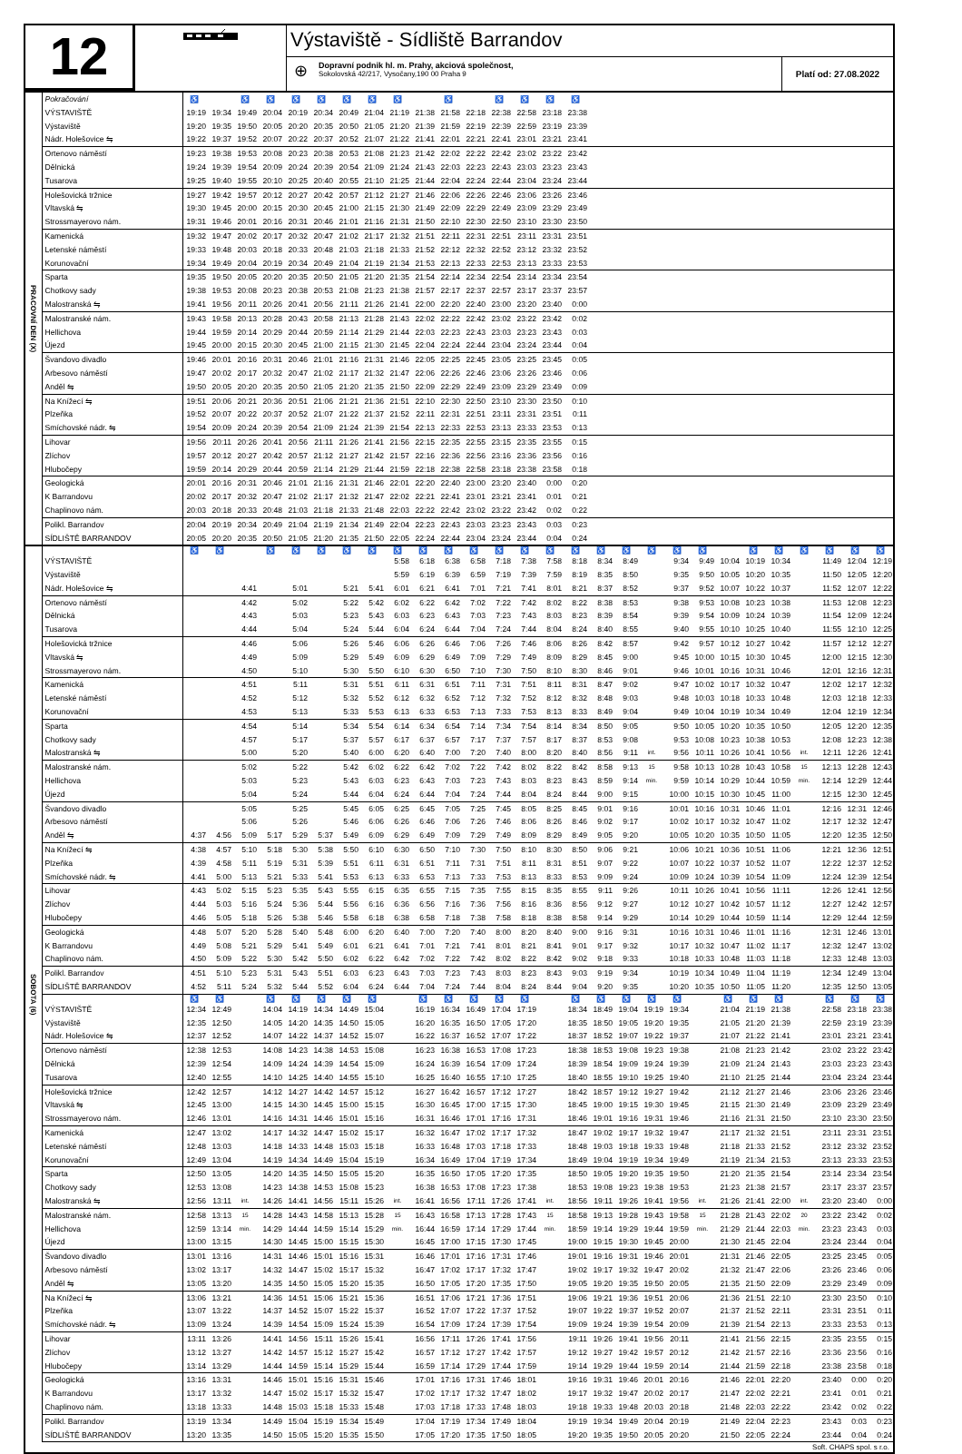12
Výstaviště - Sídliště Barrandov
⊕
Dopravní podnik hl. m. Prahy, akciová společnost,
Sokolovská 42/217, Vysočany,190 00 Praha 9
Platí od: 27.08.2022
| PRACOVNÍ DEN (X) | Pokračování | ♿ | | ♿ | ♿ | ♿ | ♿ | ♿ | ♿ | ♿ | | ♿ | | ♿ | ♿ | ♿ | ♿ | |
| | VÝSTAVIŠTĚ | 19:19 | 19:34 | 19:49 | 20:04 | 20:19 | 20:34 | 20:49 | 21:04 | 21:19 | 21:38 | 21:58 | 22:18 | 22:38 | 22:58 | 23:18 | 23:38 | |
| | Výstaviště | 19:20 | 19:35 | 19:50 | 20:05 | 20:20 | 20:35 | 20:50 | 21:05 | 21:20 | 21:39 | 21:59 | 22:19 | 22:39 | 22:59 | 23:19 | 23:39 | |
| | Nádr. Holešovice ⇋ | 19:22 | 19:37 | 19:52 | 20:07 | 20:22 | 20:37 | 20:52 | 21:07 | 21:22 | 21:41 | 22:01 | 22:21 | 22:41 | 23:01 | 23:21 | 23:41 | |
| | Ortenovo náměstí | 19:23 | 19:38 | 19:53 | 20:08 | 20:23 | 20:38 | 20:53 | 21:08 | 21:23 | 21:42 | 22:02 | 22:22 | 22:42 | 23:02 | 23:22 | 23:42 | |
| | Dělnická | 19:24 | 19:39 | 19:54 | 20:09 | 20:24 | 20:39 | 20:54 | 21:09 | 21:24 | 21:43 | 22:03 | 22:23 | 22:43 | 23:03 | 23:23 | 23:43 | |
| | Tusarova | 19:25 | 19:40 | 19:55 | 20:10 | 20:25 | 20:40 | 20:55 | 21:10 | 21:25 | 21:44 | 22:04 | 22:24 | 22:44 | 23:04 | 23:24 | 23:44 | |
| | Holešovická tržnice | 19:27 | 19:42 | 19:57 | 20:12 | 20:27 | 20:42 | 20:57 | 21:12 | 21:27 | 21:46 | 22:06 | 22:26 | 22:46 | 23:06 | 23:26 | 23:46 | |
| | Vltavská ⇋ | 19:30 | 19:45 | 20:00 | 20:15 | 20:30 | 20:45 | 21:00 | 21:15 | 21:30 | 21:49 | 22:09 | 22:29 | 22:49 | 23:09 | 23:29 | 23:49 | |
| | Strossmayerovo nám. | 19:31 | 19:46 | 20:01 | 20:16 | 20:31 | 20:46 | 21:01 | 21:16 | 21:31 | 21:50 | 22:10 | 22:30 | 22:50 | 23:10 | 23:30 | 23:50 | |
| | Kamenická | 19:32 | 19:47 | 20:02 | 20:17 | 20:32 | 20:47 | 21:02 | 21:17 | 21:32 | 21:51 | 22:11 | 22:31 | 22:51 | 23:11 | 23:31 | 23:51 | |
| | Letenské náměstí | 19:33 | 19:48 | 20:03 | 20:18 | 20:33 | 20:48 | 21:03 | 21:18 | 21:33 | 21:52 | 22:12 | 22:32 | 22:52 | 23:12 | 23:32 | 23:52 | |
| | Korunovační | 19:34 | 19:49 | 20:04 | 20:19 | 20:34 | 20:49 | 21:04 | 21:19 | 21:34 | 21:53 | 22:13 | 22:33 | 22:53 | 23:13 | 23:33 | 23:53 | |
| | Sparta | 19:35 | 19:50 | 20:05 | 20:20 | 20:35 | 20:50 | 21:05 | 21:20 | 21:35 | 21:54 | 22:14 | 22:34 | 22:54 | 23:14 | 23:34 | 23:54 | |
| | Chotkovy sady | 19:38 | 19:53 | 20:08 | 20:23 | 20:38 | 20:53 | 21:08 | 21:23 | 21:38 | 21:57 | 22:17 | 22:37 | 22:57 | 23:17 | 23:37 | 23:57 | |
| | Malostranská ⇋ | 19:41 | 19:56 | 20:11 | 20:26 | 20:41 | 20:56 | 21:11 | 21:26 | 21:41 | 22:00 | 22:20 | 22:40 | 23:00 | 23:20 | 23:40 | 0:00 | |
| | Malostranské nám. | 19:43 | 19:58 | 20:13 | 20:28 | 20:43 | 20:58 | 21:13 | 21:28 | 21:43 | 22:02 | 22:22 | 22:42 | 23:02 | 23:22 | 23:42 | 0:02 | |
| | Hellichova | 19:44 | 19:59 | 20:14 | 20:29 | 20:44 | 20:59 | 21:14 | 21:29 | 21:44 | 22:03 | 22:23 | 22:43 | 23:03 | 23:23 | 23:43 | 0:03 | |
| | Újezd | 19:45 | 20:00 | 20:15 | 20:30 | 20:45 | 21:00 | 21:15 | 21:30 | 21:45 | 22:04 | 22:24 | 22:44 | 23:04 | 23:24 | 23:44 | 0:04 | |
| | Švandovo divadlo | 19:46 | 20:01 | 20:16 | 20:31 | 20:46 | 21:01 | 21:16 | 21:31 | 21:46 | 22:05 | 22:25 | 22:45 | 23:05 | 23:25 | 23:45 | 0:05 | |
| | Arbesovo náměstí | 19:47 | 20:02 | 20:17 | 20:32 | 20:47 | 21:02 | 21:17 | 21:32 | 21:47 | 22:06 | 22:26 | 22:46 | 23:06 | 23:26 | 23:46 | 0:06 | |
| | Anděl ⇋ | 19:50 | 20:05 | 20:20 | 20:35 | 20:50 | 21:05 | 21:20 | 21:35 | 21:50 | 22:09 | 22:29 | 22:49 | 23:09 | 23:29 | 23:49 | 0:09 | |
| | Na Knížecí ⇋ | 19:51 | 20:06 | 20:21 | 20:36 | 20:51 | 21:06 | 21:21 | 21:36 | 21:51 | 22:10 | 22:30 | 22:50 | 23:10 | 23:30 | 23:50 | 0:10 | |
| | Plzeňka | 19:52 | 20:07 | 20:22 | 20:37 | 20:52 | 21:07 | 21:22 | 21:37 | 21:52 | 22:11 | 22:31 | 22:51 | 23:11 | 23:31 | 23:51 | 0:11 | |
| | Smíchovské nádr. ⇋ | 19:54 | 20:09 | 20:24 | 20:39 | 20:54 | 21:09 | 21:24 | 21:39 | 21:54 | 22:13 | 22:33 | 22:53 | 23:13 | 23:33 | 23:53 | 0:13 | |
| | Lihovar | 19:56 | 20:11 | 20:26 | 20:41 | 20:56 | 21:11 | 21:26 | 21:41 | 21:56 | 22:15 | 22:35 | 22:55 | 23:15 | 23:35 | 23:55 | 0:15 | |
| | Zlíchov | 19:57 | 20:12 | 20:27 | 20:42 | 20:57 | 21:12 | 21:27 | 21:42 | 21:57 | 22:16 | 22:36 | 22:56 | 23:16 | 23:36 | 23:56 | 0:16 | |
| | Hlubočepy | 19:59 | 20:14 | 20:29 | 20:44 | 20:59 | 21:14 | 21:29 | 21:44 | 21:59 | 22:18 | 22:38 | 22:58 | 23:18 | 23:38 | 23:58 | 0:18 | |
| | Geologická | 20:01 | 20:16 | 20:31 | 20:46 | 21:01 | 21:16 | 21:31 | 21:46 | 22:01 | 22:20 | 22:40 | 23:00 | 23:20 | 23:40 | 0:00 | 0:20 | |
| | K Barrandovu | 20:02 | 20:17 | 20:32 | 20:47 | 21:02 | 21:17 | 21:32 | 21:47 | 22:02 | 22:21 | 22:41 | 23:01 | 23:21 | 23:41 | 0:01 | 0:21 | |
| | Chaplinovo nám. | 20:03 | 20:18 | 20:33 | 20:48 | 21:03 | 21:18 | 21:33 | 21:48 | 22:03 | 22:22 | 22:42 | 23:02 | 23:22 | 23:42 | 0:02 | 0:22 | |
| | Polikl. Barrandov | 20:04 | 20:19 | 20:34 | 20:49 | 21:04 | 21:19 | 21:34 | 21:49 | 22:04 | 22:23 | 22:43 | 23:03 | 23:23 | 23:43 | 0:03 | 0:23 | |
| | SÍDLIŠTĚ BARRANDOV | 20:05 | 20:20 | 20:35 | 20:50 | 21:05 | 21:20 | 21:35 | 21:50 | 22:05 | 22:24 | 22:44 | 23:04 | 23:24 | 23:44 | 0:04 | 0:24 | |
| SOBOTA (6) | | ♿ | ♿ | | ♿ | ♿ | ♿ | ♿ | ♿ | ♿ | ♿ | ♿ | ♿ | ♿ | ♿ | ♿ | ♿ | ♿ | ♿ | ♿ | ♿ | ♿ | | ♿ | ♿ | ♿ | ♿ | ♿ | ♿ |
| | VÝSTAVIŠTĚ | | | | | | | | | 5:58 | 6:18 | 6:38 | 6:58 | 7:18 | 7:38 | 7:58 | 8:18 | 8:34 | 8:49 | | 9:34 | 9:49 | 10:04 | 10:19 | 10:34 | | 11:49 | 12:04 | 12:19 |
| | Výstaviště | | | | | | | | | 5:59 | 6:19 | 6:39 | 6:59 | 7:19 | 7:39 | 7:59 | 8:19 | 8:35 | 8:50 | | 9:35 | 9:50 | 10:05 | 10:20 | 10:35 | | 11:50 | 12:05 | 12:20 |
| | Nádr. Holešovice ⇋ | | | 4:41 | | 5:01 | | 5:21 | 5:41 | 6:01 | 6:21 | 6:41 | 7:01 | 7:21 | 7:41 | 8:01 | 8:21 | 8:37 | 8:52 | | 9:37 | 9:52 | 10:07 | 10:22 | 10:37 | | 11:52 | 12:07 | 12:22 |
| | Ortenovo náměstí | | | 4:42 | | 5:02 | | 5:22 | 5:42 | 6:02 | 6:22 | 6:42 | 7:02 | 7:22 | 7:42 | 8:02 | 8:22 | 8:38 | 8:53 | | 9:38 | 9:53 | 10:08 | 10:23 | 10:38 | | 11:53 | 12:08 | 12:23 |
| | Dělnická | | | 4:43 | | 5:03 | | 5:23 | 5:43 | 6:03 | 6:23 | 6:43 | 7:03 | 7:23 | 7:43 | 8:03 | 8:23 | 8:39 | 8:54 | | 9:39 | 9:54 | 10:09 | 10:24 | 10:39 | | 11:54 | 12:09 | 12:24 |
| | Tusarova | | | 4:44 | | 5:04 | | 5:24 | 5:44 | 6:04 | 6:24 | 6:44 | 7:04 | 7:24 | 7:44 | 8:04 | 8:24 | 8:40 | 8:55 | | 9:40 | 9:55 | 10:10 | 10:25 | 10:40 | | 11:55 | 12:10 | 12:25 |
| | Holešovická tržnice | | | 4:46 | | 5:06 | | 5:26 | 5:46 | 6:06 | 6:26 | 6:46 | 7:06 | 7:26 | 7:46 | 8:06 | 8:26 | 8:42 | 8:57 | | 9:42 | 9:57 | 10:12 | 10:27 | 10:42 | | 11:57 | 12:12 | 12:27 |
| | Vltavská ⇋ | | | 4:49 | | 5:09 | | 5:29 | 5:49 | 6:09 | 6:29 | 6:49 | 7:09 | 7:29 | 7:49 | 8:09 | 8:29 | 8:45 | 9:00 | | 9:45 | 10:00 | 10:15 | 10:30 | 10:45 | | 12:00 | 12:15 | 12:30 |
| | Strossmayerovo nám. | | | 4:50 | | 5:10 | | 5:30 | 5:50 | 6:10 | 6:30 | 6:50 | 7:10 | 7:30 | 7:50 | 8:10 | 8:30 | 8:46 | 9:01 | | 9:46 | 10:01 | 10:16 | 10:31 | 10:46 | | 12:01 | 12:16 | 12:31 |
| | Kamenická | | | 4:51 | | 5:11 | | 5:31 | 5:51 | 6:11 | 6:31 | 6:51 | 7:11 | 7:31 | 7:51 | 8:11 | 8:31 | 8:47 | 9:02 | | 9:47 | 10:02 | 10:17 | 10:32 | 10:47 | | 12:02 | 12:17 | 12:32 |
| | Letenské náměstí | | | 4:52 | | 5:12 | | 5:32 | 5:52 | 6:12 | 6:32 | 6:52 | 7:12 | 7:32 | 7:52 | 8:12 | 8:32 | 8:48 | 9:03 | | 9:48 | 10:03 | 10:18 | 10:33 | 10:48 | | 12:03 | 12:18 | 12:33 |
| | Korunovační | | | 4:53 | | 5:13 | | 5:33 | 5:53 | 6:13 | 6:33 | 6:53 | 7:13 | 7:33 | 7:53 | 8:13 | 8:33 | 8:49 | 9:04 | | 9:49 | 10:04 | 10:19 | 10:34 | 10:49 | | 12:04 | 12:19 | 12:34 |
| | Sparta | | | 4:54 | | 5:14 | | 5:34 | 5:54 | 6:14 | 6:34 | 6:54 | 7:14 | 7:34 | 7:54 | 8:14 | 8:34 | 8:50 | 9:05 | | 9:50 | 10:05 | 10:20 | 10:35 | 10:50 | | 12:05 | 12:20 | 12:35 |
| | Chotkovy sady | | | 4:57 | | 5:17 | | 5:37 | 5:57 | 6:17 | 6:37 | 6:57 | 7:17 | 7:37 | 7:57 | 8:17 | 8:37 | 8:53 | 9:08 | | 9:53 | 10:08 | 10:23 | 10:38 | 10:53 | | 12:08 | 12:23 | 12:38 |
| | Malostranská ⇋ | | | 5:00 | | 5:20 | | 5:40 | 6:00 | 6:20 | 6:40 | 7:00 | 7:20 | 7:40 | 8:00 | 8:20 | 8:40 | 8:56 | 9:11 | int. | 9:56 | 10:11 | 10:26 | 10:41 | 10:56 | int. | 12:11 | 12:26 | 12:41 |
| | Malostranské nám. | | | 5:02 | | 5:22 | | 5:42 | 6:02 | 6:22 | 6:42 | 7:02 | 7:22 | 7:42 | 8:02 | 8:22 | 8:42 | 8:58 | 9:13 | 15 | 9:58 | 10:13 | 10:28 | 10:43 | 10:58 | 15 | 12:13 | 12:28 | 12:43 |
| | Hellichova | | | 5:03 | | 5:23 | | 5:43 | 6:03 | 6:23 | 6:43 | 7:03 | 7:23 | 7:43 | 8:03 | 8:23 | 8:43 | 8:59 | 9:14 | min. | 9:59 | 10:14 | 10:29 | 10:44 | 10:59 | min. | 12:14 | 12:29 | 12:44 |
| | Újezd | | | 5:04 | | 5:24 | | 5:44 | 6:04 | 6:24 | 6:44 | 7:04 | 7:24 | 7:44 | 8:04 | 8:24 | 8:44 | 9:00 | 9:15 | | 10:00 | 10:15 | 10:30 | 10:45 | 11:00 | | 12:15 | 12:30 | 12:45 |
| | Švandovo divadlo | | | 5:05 | | 5:25 | | 5:45 | 6:05 | 6:25 | 6:45 | 7:05 | 7:25 | 7:45 | 8:05 | 8:25 | 8:45 | 9:01 | 9:16 | | 10:01 | 10:16 | 10:31 | 10:46 | 11:01 | | 12:16 | 12:31 | 12:46 |
| | Arbesovo náměstí | | | 5:06 | | 5:26 | | 5:46 | 6:06 | 6:26 | 6:46 | 7:06 | 7:26 | 7:46 | 8:06 | 8:26 | 8:46 | 9:02 | 9:17 | | 10:02 | 10:17 | 10:32 | 10:47 | 11:02 | | 12:17 | 12:32 | 12:47 |
| | Anděl ⇋ | 4:37 | 4:56 | 5:09 | 5:17 | 5:29 | 5:37 | 5:49 | 6:09 | 6:29 | 6:49 | 7:09 | 7:29 | 7:49 | 8:09 | 8:29 | 8:49 | 9:05 | 9:20 | | 10:05 | 10:20 | 10:35 | 10:50 | 11:05 | | 12:20 | 12:35 | 12:50 |
| | Na Knížecí ⇋ | 4:38 | 4:57 | 5:10 | 5:18 | 5:30 | 5:38 | 5:50 | 6:10 | 6:30 | 6:50 | 7:10 | 7:30 | 7:50 | 8:10 | 8:30 | 8:50 | 9:06 | 9:21 | | 10:06 | 10:21 | 10:36 | 10:51 | 11:06 | | 12:21 | 12:36 | 12:51 |
| | Plzeňka | 4:39 | 4:58 | 5:11 | 5:19 | 5:31 | 5:39 | 5:51 | 6:11 | 6:31 | 6:51 | 7:11 | 7:31 | 7:51 | 8:11 | 8:31 | 8:51 | 9:07 | 9:22 | | 10:07 | 10:22 | 10:37 | 10:52 | 11:07 | | 12:22 | 12:37 | 12:52 |
| | Smíchovské nádr. ⇋ | 4:41 | 5:00 | 5:13 | 5:21 | 5:33 | 5:41 | 5:53 | 6:13 | 6:33 | 6:53 | 7:13 | 7:33 | 7:53 | 8:13 | 8:33 | 8:53 | 9:09 | 9:24 | | 10:09 | 10:24 | 10:39 | 10:54 | 11:09 | | 12:24 | 12:39 | 12:54 |
| | Lihovar | 4:43 | 5:02 | 5:15 | 5:23 | 5:35 | 5:43 | 5:55 | 6:15 | 6:35 | 6:55 | 7:15 | 7:35 | 7:55 | 8:15 | 8:35 | 8:55 | 9:11 | 9:26 | | 10:11 | 10:26 | 10:41 | 10:56 | 11:11 | | 12:26 | 12:41 | 12:56 |
| | Zlíchov | 4:44 | 5:03 | 5:16 | 5:24 | 5:36 | 5:44 | 5:56 | 6:16 | 6:36 | 6:56 | 7:16 | 7:36 | 7:56 | 8:16 | 8:36 | 8:56 | 9:12 | 9:27 | | 10:12 | 10:27 | 10:42 | 10:57 | 11:12 | | 12:27 | 12:42 | 12:57 |
| | Hlubočepy | 4:46 | 5:05 | 5:18 | 5:26 | 5:38 | 5:46 | 5:58 | 6:18 | 6:38 | 6:58 | 7:18 | 7:38 | 7:58 | 8:18 | 8:38 | 8:58 | 9:14 | 9:29 | | 10:14 | 10:29 | 10:44 | 10:59 | 11:14 | | 12:29 | 12:44 | 12:59 |
| | Geologická | 4:48 | 5:07 | 5:20 | 5:28 | 5:40 | 5:48 | 6:00 | 6:20 | 6:40 | 7:00 | 7:20 | 7:40 | 8:00 | 8:20 | 8:40 | 9:00 | 9:16 | 9:31 | | 10:16 | 10:31 | 10:46 | 11:01 | 11:16 | | 12:31 | 12:46 | 13:01 |
| | K Barrandovu | 4:49 | 5:08 | 5:21 | 5:29 | 5:41 | 5:49 | 6:01 | 6:21 | 6:41 | 7:01 | 7:21 | 7:41 | 8:01 | 8:21 | 8:41 | 9:01 | 9:17 | 9:32 | | 10:17 | 10:32 | 10:47 | 11:02 | 11:17 | | 12:32 | 12:47 | 13:02 |
| | Chaplinovo nám. | 4:50 | 5:09 | 5:22 | 5:30 | 5:42 | 5:50 | 6:02 | 6:22 | 6:42 | 7:02 | 7:22 | 7:42 | 8:02 | 8:22 | 8:42 | 9:02 | 9:18 | 9:33 | | 10:18 | 10:33 | 10:48 | 11:03 | 11:18 | | 12:33 | 12:48 | 13:03 |
| | Polikl. Barrandov | 4:51 | 5:10 | 5:23 | 5:31 | 5:43 | 5:51 | 6:03 | 6:23 | 6:43 | 7:03 | 7:23 | 7:43 | 8:03 | 8:23 | 8:43 | 9:03 | 9:19 | 9:34 | | 10:19 | 10:34 | 10:49 | 11:04 | 11:19 | | 12:34 | 12:49 | 13:04 |
| | SÍDLIŠTĚ BARRANDOV | 4:52 | 5:11 | 5:24 | 5:32 | 5:44 | 5:52 | 6:04 | 6:24 | 6:44 | 7:04 | 7:24 | 7:44 | 8:04 | 8:24 | 8:44 | 9:04 | 9:20 | 9:35 | | 10:20 | 10:35 | 10:50 | 11:05 | 11:20 | | 12:35 | 12:50 | 13:05 |
| | | ♿ | ♿ | | ♿ | ♿ | ♿ | ♿ | ♿ | | ♿ | ♿ | ♿ | ♿ | ♿ | | ♿ | ♿ | ♿ | ♿ | ♿ | | ♿ | ♿ | ♿ | | ♿ | ♿ | ♿ |
| | VÝSTAVIŠTĚ | 12:34 | 12:49 | | 14:04 | 14:19 | 14:34 | 14:49 | 15:04 | | 16:19 | 16:34 | 16:49 | 17:04 | 17:19 | | 18:34 | 18:49 | 19:04 | 19:19 | 19:34 | | 21:04 | 21:19 | 21:38 | | 22:58 | 23:18 | 23:38 |
| | Výstaviště | 12:35 | 12:50 | | 14:05 | 14:20 | 14:35 | 14:50 | 15:05 | | 16:20 | 16:35 | 16:50 | 17:05 | 17:20 | | 18:35 | 18:50 | 19:05 | 19:20 | 19:35 | | 21:05 | 21:20 | 21:39 | | 22:59 | 23:19 | 23:39 |
| | Nádr. Holešovice ⇋ | 12:37 | 12:52 | | 14:07 | 14:22 | 14:37 | 14:52 | 15:07 | | 16:22 | 16:37 | 16:52 | 17:07 | 17:22 | | 18:37 | 18:52 | 19:07 | 19:22 | 19:37 | | 21:07 | 21:22 | 21:41 | | 23:01 | 23:21 | 23:41 |
| | Ortenovo náměstí | 12:38 | 12:53 | | 14:08 | 14:23 | 14:38 | 14:53 | 15:08 | | 16:23 | 16:38 | 16:53 | 17:08 | 17:23 | | 18:38 | 18:53 | 19:08 | 19:23 | 19:38 | | 21:08 | 21:23 | 21:42 | | 23:02 | 23:22 | 23:42 |
| | Dělnická | 12:39 | 12:54 | | 14:09 | 14:24 | 14:39 | 14:54 | 15:09 | | 16:24 | 16:39 | 16:54 | 17:09 | 17:24 | | 18:39 | 18:54 | 19:09 | 19:24 | 19:39 | | 21:09 | 21:24 | 21:43 | | 23:03 | 23:23 | 23:43 |
| | Tusarova | 12:40 | 12:55 | | 14:10 | 14:25 | 14:40 | 14:55 | 15:10 | | 16:25 | 16:40 | 16:55 | 17:10 | 17:25 | | 18:40 | 18:55 | 19:10 | 19:25 | 19:40 | | 21:10 | 21:25 | 21:44 | | 23:04 | 23:24 | 23:44 |
| | Holešovická tržnice | 12:42 | 12:57 | | 14:12 | 14:27 | 14:42 | 14:57 | 15:12 | | 16:27 | 16:42 | 16:57 | 17:12 | 17:27 | | 18:42 | 18:57 | 19:12 | 19:27 | 19:42 | | 21:12 | 21:27 | 21:46 | | 23:06 | 23:26 | 23:46 |
| | Vltavská ⇋ | 12:45 | 13:00 | | 14:15 | 14:30 | 14:45 | 15:00 | 15:15 | | 16:30 | 16:45 | 17:00 | 17:15 | 17:30 | | 18:45 | 19:00 | 19:15 | 19:30 | 19:45 | | 21:15 | 21:30 | 21:49 | | 23:09 | 23:29 | 23:49 |
| | Strossmayerovo nám. | 12:46 | 13:01 | | 14:16 | 14:31 | 14:46 | 15:01 | 15:16 | | 16:31 | 16:46 | 17:01 | 17:16 | 17:31 | | 18:46 | 19:01 | 19:16 | 19:31 | 19:46 | | 21:16 | 21:31 | 21:50 | | 23:10 | 23:30 | 23:50 |
| | Kamenická | 12:47 | 13:02 | | 14:17 | 14:32 | 14:47 | 15:02 | 15:17 | | 16:32 | 16:47 | 17:02 | 17:17 | 17:32 | | 18:47 | 19:02 | 19:17 | 19:32 | 19:47 | | 21:17 | 21:32 | 21:51 | | 23:11 | 23:31 | 23:51 |
| | Letenské náměstí | 12:48 | 13:03 | | 14:18 | 14:33 | 14:48 | 15:03 | 15:18 | | 16:33 | 16:48 | 17:03 | 17:18 | 17:33 | | 18:48 | 19:03 | 19:18 | 19:33 | 19:48 | | 21:18 | 21:33 | 21:52 | | 23:12 | 23:32 | 23:52 |
| | Korunovační | 12:49 | 13:04 | | 14:19 | 14:34 | 14:49 | 15:04 | 15:19 | | 16:34 | 16:49 | 17:04 | 17:19 | 17:34 | | 18:49 | 19:04 | 19:19 | 19:34 | 19:49 | | 21:19 | 21:34 | 21:53 | | 23:13 | 23:33 | 23:53 |
| | Sparta | 12:50 | 13:05 | | 14:20 | 14:35 | 14:50 | 15:05 | 15:20 | | 16:35 | 16:50 | 17:05 | 17:20 | 17:35 | | 18:50 | 19:05 | 19:20 | 19:35 | 19:50 | | 21:20 | 21:35 | 21:54 | | 23:14 | 23:34 | 23:54 |
| | Chotkovy sady | 12:53 | 13:08 | | 14:23 | 14:38 | 14:53 | 15:08 | 15:23 | | 16:38 | 16:53 | 17:08 | 17:23 | 17:38 | | 18:53 | 19:08 | 19:23 | 19:38 | 19:53 | | 21:23 | 21:38 | 21:57 | | 23:17 | 23:37 | 23:57 |
| | Malostranská ⇋ | 12:56 | 13:11 | int. | 14:26 | 14:41 | 14:56 | 15:11 | 15:26 | int. | 16:41 | 16:56 | 17:11 | 17:26 | 17:41 | int. | 18:56 | 19:11 | 19:26 | 19:41 | 19:56 | int. | 21:26 | 21:41 | 22:00 | int. | 23:20 | 23:40 | 0:00 |
| | Malostranské nám. | 12:58 | 13:13 | 15 | 14:28 | 14:43 | 14:58 | 15:13 | 15:28 | 15 | 16:43 | 16:58 | 17:13 | 17:28 | 17:43 | 15 | 18:58 | 19:13 | 19:28 | 19:43 | 19:58 | 15 | 21:28 | 21:43 | 22:02 | 20 | 23:22 | 23:42 | 0:02 |
| | Hellichova | 12:59 | 13:14 | min. | 14:29 | 14:44 | 14:59 | 15:14 | 15:29 | min. | 16:44 | 16:59 | 17:14 | 17:29 | 17:44 | min. | 18:59 | 19:14 | 19:29 | 19:44 | 19:59 | min. | 21:29 | 21:44 | 22:03 | min. | 23:23 | 23:43 | 0:03 |
| | Újezd | 13:00 | 13:15 | | 14:30 | 14:45 | 15:00 | 15:15 | 15:30 | | 16:45 | 17:00 | 17:15 | 17:30 | 17:45 | | 19:00 | 19:15 | 19:30 | 19:45 | 20:00 | | 21:30 | 21:45 | 22:04 | | 23:24 | 23:44 | 0:04 |
| | Švandovo divadlo | 13:01 | 13:16 | | 14:31 | 14:46 | 15:01 | 15:16 | 15:31 | | 16:46 | 17:01 | 17:16 | 17:31 | 17:46 | | 19:01 | 19:16 | 19:31 | 19:46 | 20:01 | | 21:31 | 21:46 | 22:05 | | 23:25 | 23:45 | 0:05 |
| | Arbesovo náměstí | 13:02 | 13:17 | | 14:32 | 14:47 | 15:02 | 15:17 | 15:32 | | 16:47 | 17:02 | 17:17 | 17:32 | 17:47 | | 19:02 | 19:17 | 19:32 | 19:47 | 20:02 | | 21:32 | 21:47 | 22:06 | | 23:26 | 23:46 | 0:06 |
| | Anděl ⇋ | 13:05 | 13:20 | | 14:35 | 14:50 | 15:05 | 15:20 | 15:35 | | 16:50 | 17:05 | 17:20 | 17:35 | 17:50 | | 19:05 | 19:20 | 19:35 | 19:50 | 20:05 | | 21:35 | 21:50 | 22:09 | | 23:29 | 23:49 | 0:09 |
| | Na Knížecí ⇋ | 13:06 | 13:21 | | 14:36 | 14:51 | 15:06 | 15:21 | 15:36 | | 16:51 | 17:06 | 17:21 | 17:36 | 17:51 | | 19:06 | 19:21 | 19:36 | 19:51 | 20:06 | | 21:36 | 21:51 | 22:10 | | 23:30 | 23:50 | 0:10 |
| | Plzeňka | 13:07 | 13:22 | | 14:37 | 14:52 | 15:07 | 15:22 | 15:37 | | 16:52 | 17:07 | 17:22 | 17:37 | 17:52 | | 19:07 | 19:22 | 19:37 | 19:52 | 20:07 | | 21:37 | 21:52 | 22:11 | | 23:31 | 23:51 | 0:11 |
| | Smíchovské nádr. ⇋ | 13:09 | 13:24 | | 14:39 | 14:54 | 15:09 | 15:24 | 15:39 | | 16:54 | 17:09 | 17:24 | 17:39 | 17:54 | | 19:09 | 19:24 | 19:39 | 19:54 | 20:09 | | 21:39 | 21:54 | 22:13 | | 23:33 | 23:53 | 0:13 |
| | Lihovar | 13:11 | 13:26 | | 14:41 | 14:56 | 15:11 | 15:26 | 15:41 | | 16:56 | 17:11 | 17:26 | 17:41 | 17:56 | | 19:11 | 19:26 | 19:41 | 19:56 | 20:11 | | 21:41 | 21:56 | 22:15 | | 23:35 | 23:55 | 0:15 |
| | Zlíchov | 13:12 | 13:27 | | 14:42 | 14:57 | 15:12 | 15:27 | 15:42 | | 16:57 | 17:12 | 17:27 | 17:42 | 17:57 | | 19:12 | 19:27 | 19:42 | 19:57 | 20:12 | | 21:42 | 21:57 | 22:16 | | 23:36 | 23:56 | 0:16 |
| | Hlubočepy | 13:14 | 13:29 | | 14:44 | 14:59 | 15:14 | 15:29 | 15:44 | | 16:59 | 17:14 | 17:29 | 17:44 | 17:59 | | 19:14 | 19:29 | 19:44 | 19:59 | 20:14 | | 21:44 | 21:59 | 22:18 | | 23:38 | 23:58 | 0:18 |
| | Geologická | 13:16 | 13:31 | | 14:46 | 15:01 | 15:16 | 15:31 | 15:46 | | 17:01 | 17:16 | 17:31 | 17:46 | 18:01 | | 19:16 | 19:31 | 19:46 | 20:01 | 20:16 | | 21:46 | 22:01 | 22:20 | | 23:40 | 0:00 | 0:20 |
| | K Barrandovu | 13:17 | 13:32 | | 14:47 | 15:02 | 15:17 | 15:32 | 15:47 | | 17:02 | 17:17 | 17:32 | 17:47 | 18:02 | | 19:17 | 19:32 | 19:47 | 20:02 | 20:17 | | 21:47 | 22:02 | 22:21 | | 23:41 | 0:01 | 0:21 |
| | Chaplinovo nám. | 13:18 | 13:33 | | 14:48 | 15:03 | 15:18 | 15:33 | 15:48 | | 17:03 | 17:18 | 17:33 | 17:48 | 18:03 | | 19:18 | 19:33 | 19:48 | 20:03 | 20:18 | | 21:48 | 22:03 | 22:22 | | 23:42 | 0:02 | 0:22 |
| | Polikl. Barrandov | 13:19 | 13:34 | | 14:49 | 15:04 | 15:19 | 15:34 | 15:49 | | 17:04 | 17:19 | 17:34 | 17:49 | 18:04 | | 19:19 | 19:34 | 19:49 | 20:04 | 20:19 | | 21:49 | 22:04 | 22:23 | | 23:43 | 0:03 | 0:23 |
| | SÍDLIŠTĚ BARRANDOV | 13:20 | 13:35 | | 14:50 | 15:05 | 15:20 | 15:35 | 15:50 | | 17:05 | 17:20 | 17:35 | 17:50 | 18:05 | | 19:20 | 19:35 | 19:50 | 20:05 | 20:20 | | 21:50 | 22:05 | 22:24 | | 23:44 | 0:04 | 0:24 |
Soft. CHAPS spol. s r.o.